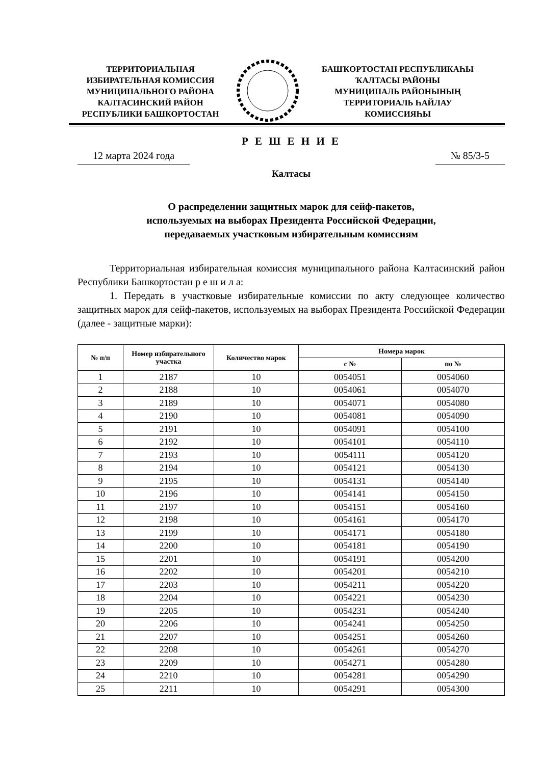ТЕРРИТОРИАЛЬНАЯ
ИЗБИРАТЕЛЬНАЯ КОМИССИЯ
МУНИЦИПАЛЬНОГО РАЙОНА
КАЛТАСИНСКИЙ РАЙОН
РЕСПУБЛИКИ БАШКОРТОСТАН
БАШҠОРТОСТАН РЕСПУБЛИКАҺЫ
ҠАЛТАСЫ РАЙОНЫ
МУНИЦИПАЛЬ РАЙОНЫНЫҢ
ТЕРРИТОРИАЛЬ ҺАЙЛАУ
КОМИССИЯҺЫ
Р Е Ш Е Н И Е
12 марта 2024 года № 85/3-5
Калтасы
О распределении защитных марок для сейф-пакетов,
используемых на выборах Президента Российской Федерации,
передаваемых участковым избирательным комиссиям
Территориальная избирательная комиссия муниципального района Калтасинский район Республики Башкортостан р е ш и л а:
1. Передать в участковые избирательные комиссии по акту следующее количество защитных марок для сейф-пакетов, используемых на выборах Президента Российской Федерации (далее - защитные марки):
| № п/п | Номер избирательного участка | Количество марок | Номера марок | |
| --- | --- | --- | --- | --- |
| | | | с № | по № |
| 1 | 2187 | 10 | 0054051 | 0054060 |
| 2 | 2188 | 10 | 0054061 | 0054070 |
| 3 | 2189 | 10 | 0054071 | 0054080 |
| 4 | 2190 | 10 | 0054081 | 0054090 |
| 5 | 2191 | 10 | 0054091 | 0054100 |
| 6 | 2192 | 10 | 0054101 | 0054110 |
| 7 | 2193 | 10 | 0054111 | 0054120 |
| 8 | 2194 | 10 | 0054121 | 0054130 |
| 9 | 2195 | 10 | 0054131 | 0054140 |
| 10 | 2196 | 10 | 0054141 | 0054150 |
| 11 | 2197 | 10 | 0054151 | 0054160 |
| 12 | 2198 | 10 | 0054161 | 0054170 |
| 13 | 2199 | 10 | 0054171 | 0054180 |
| 14 | 2200 | 10 | 0054181 | 0054190 |
| 15 | 2201 | 10 | 0054191 | 0054200 |
| 16 | 2202 | 10 | 0054201 | 0054210 |
| 17 | 2203 | 10 | 0054211 | 0054220 |
| 18 | 2204 | 10 | 0054221 | 0054230 |
| 19 | 2205 | 10 | 0054231 | 0054240 |
| 20 | 2206 | 10 | 0054241 | 0054250 |
| 21 | 2207 | 10 | 0054251 | 0054260 |
| 22 | 2208 | 10 | 0054261 | 0054270 |
| 23 | 2209 | 10 | 0054271 | 0054280 |
| 24 | 2210 | 10 | 0054281 | 0054290 |
| 25 | 2211 | 10 | 0054291 | 0054300 |